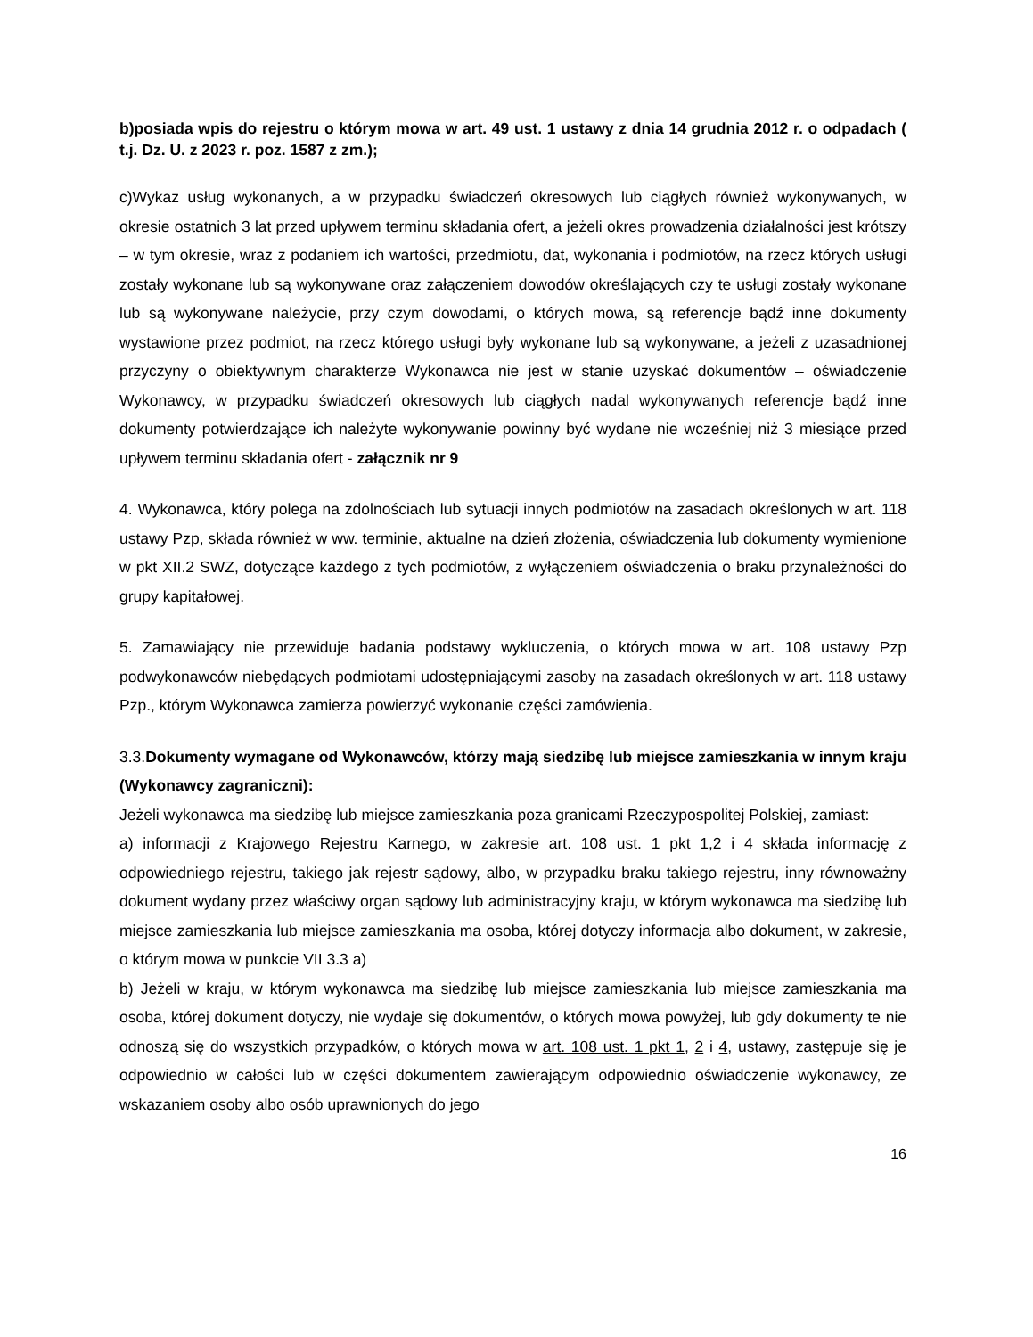b)posiada wpis do rejestru o którym mowa w art. 49 ust. 1 ustawy z dnia 14 grudnia 2012 r. o odpadach ( t.j. Dz. U. z 2023 r. poz. 1587 z zm.);
c)Wykaz usług wykonanych, a w przypadku świadczeń okresowych lub ciągłych również wykonywanych, w okresie ostatnich 3 lat przed upływem terminu składania ofert, a jeżeli okres prowadzenia działalności jest krótszy – w tym okresie, wraz z podaniem ich wartości, przedmiotu, dat, wykonania i podmiotów, na rzecz których usługi zostały wykonane lub są wykonywane oraz załączeniem dowodów określających czy te usługi zostały wykonane lub są wykonywane należycie, przy czym dowodami, o których mowa, są referencje bądź inne dokumenty wystawione przez podmiot, na rzecz którego usługi były wykonane lub są wykonywane, a jeżeli z uzasadnionej przyczyny o obiektywnym charakterze Wykonawca nie jest w stanie uzyskać dokumentów – oświadczenie Wykonawcy, w przypadku świadczeń okresowych lub ciągłych nadal wykonywanych referencje bądź inne dokumenty potwierdzające ich należyte wykonywanie powinny być wydane nie wcześniej niż 3 miesiące przed upływem terminu składania ofert - załącznik nr 9
4. Wykonawca, który polega na zdolnościach lub sytuacji innych podmiotów na zasadach określonych w art. 118 ustawy Pzp, składa również w ww. terminie, aktualne na dzień złożenia, oświadczenia lub dokumenty wymienione w pkt XII.2 SWZ, dotyczące każdego z tych podmiotów, z wyłączeniem oświadczenia o braku przynależności do grupy kapitałowej.
5. Zamawiający nie przewiduje badania podstawy wykluczenia, o których mowa w art. 108 ustawy Pzp podwykonawców niebędących podmiotami udostępniającymi zasoby na zasadach określonych w art. 118 ustawy Pzp., którym Wykonawca zamierza powierzyć wykonanie części zamówienia.
3.3.Dokumenty wymagane od Wykonawców, którzy mają siedzibę lub miejsce zamieszkania w innym kraju (Wykonawcy zagraniczni):
Jeżeli wykonawca ma siedzibę lub miejsce zamieszkania poza granicami Rzeczypospolitej Polskiej, zamiast:
a) informacji z Krajowego Rejestru Karnego, w zakresie art. 108 ust. 1 pkt 1,2 i 4 składa informację z odpowiedniego rejestru, takiego jak rejestr sądowy, albo, w przypadku braku takiego rejestru, inny równoważny dokument wydany przez właściwy organ sądowy lub administracyjny kraju, w którym wykonawca ma siedzibę lub miejsce zamieszkania lub miejsce zamieszkania ma osoba, której dotyczy informacja albo dokument, w zakresie, o którym mowa w punkcie VII 3.3 a)
b) Jeżeli w kraju, w którym wykonawca ma siedzibę lub miejsce zamieszkania lub miejsce zamieszkania ma osoba, której dokument dotyczy, nie wydaje się dokumentów, o których mowa powyżej, lub gdy dokumenty te nie odnoszą się do wszystkich przypadków, o których mowa w art. 108 ust. 1 pkt 1, 2 i 4, ustawy, zastępuje się je odpowiednio w całości lub w części dokumentem zawierającym odpowiednio oświadczenie wykonawcy, ze wskazaniem osoby albo osób uprawnionych do jego
16